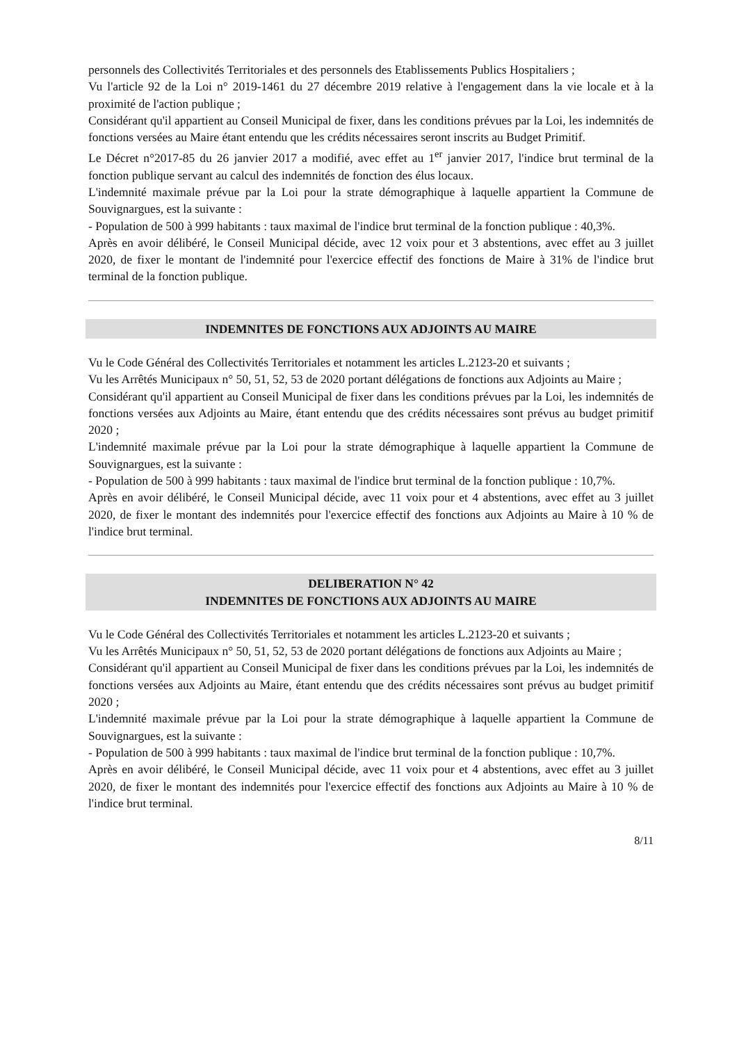personnels des Collectivités Territoriales et des personnels des Etablissements Publics Hospitaliers ;
Vu l'article 92 de la Loi n° 2019-1461 du 27 décembre 2019 relative à l'engagement dans la vie locale et à la proximité de l'action publique ;
Considérant qu'il appartient au Conseil Municipal de fixer, dans les conditions prévues par la Loi, les indemnités de fonctions versées au Maire étant entendu que les crédits nécessaires seront inscrits au Budget Primitif.
Le Décret n°2017-85 du 26 janvier 2017 a modifié, avec effet au 1<sup>er</sup> janvier 2017, l'indice brut terminal de la fonction publique servant au calcul des indemnités de fonction des élus locaux.
L'indemnité maximale prévue par la Loi pour la strate démographique à laquelle appartient la Commune de Souvignargues, est la suivante :
- Population de 500 à 999 habitants : taux maximal de l'indice brut terminal de la fonction publique : 40,3%.
Après en avoir délibéré, le Conseil Municipal décide, avec 12 voix pour et 3 abstentions, avec effet au 3 juillet 2020, de fixer le montant de l'indemnité pour l'exercice effectif des fonctions de Maire à 31% de l'indice brut terminal de la fonction publique.
INDEMNITES DE FONCTIONS AUX ADJOINTS AU MAIRE
Vu le Code Général des Collectivités Territoriales et notamment les articles L.2123-20 et suivants ;
Vu les Arrêtés Municipaux n° 50, 51, 52, 53 de 2020 portant délégations de fonctions aux Adjoints au Maire ;
Considérant qu'il appartient au Conseil Municipal de fixer dans les conditions prévues par la Loi, les indemnités de fonctions versées aux Adjoints au Maire, étant entendu que des crédits nécessaires sont prévus au budget primitif 2020 ;
L'indemnité maximale prévue par la Loi pour la strate démographique à laquelle appartient la Commune de Souvignargues, est la suivante :
- Population de 500 à 999 habitants : taux maximal de l'indice brut terminal de la fonction publique : 10,7%.
Après en avoir délibéré, le Conseil Municipal décide, avec 11 voix pour et 4 abstentions, avec effet au 3 juillet 2020, de fixer le montant des indemnités pour l'exercice effectif des fonctions aux Adjoints au Maire à 10 % de l'indice brut terminal.
DELIBERATION N° 42
INDEMNITES DE FONCTIONS AUX ADJOINTS AU MAIRE
Vu le Code Général des Collectivités Territoriales et notamment les articles L.2123-20 et suivants ;
Vu les Arrêtés Municipaux n° 50, 51, 52, 53 de 2020 portant délégations de fonctions aux Adjoints au Maire ;
Considérant qu'il appartient au Conseil Municipal de fixer dans les conditions prévues par la Loi, les indemnités de fonctions versées aux Adjoints au Maire, étant entendu que des crédits nécessaires sont prévus au budget primitif 2020 ;
L'indemnité maximale prévue par la Loi pour la strate démographique à laquelle appartient la Commune de Souvignargues, est la suivante :
- Population de 500 à 999 habitants : taux maximal de l'indice brut terminal de la fonction publique : 10,7%.
Après en avoir délibéré, le Conseil Municipal décide, avec 11 voix pour et 4 abstentions, avec effet au 3 juillet 2020, de fixer le montant des indemnités pour l'exercice effectif des fonctions aux Adjoints au Maire à 10 % de l'indice brut terminal.
8/11